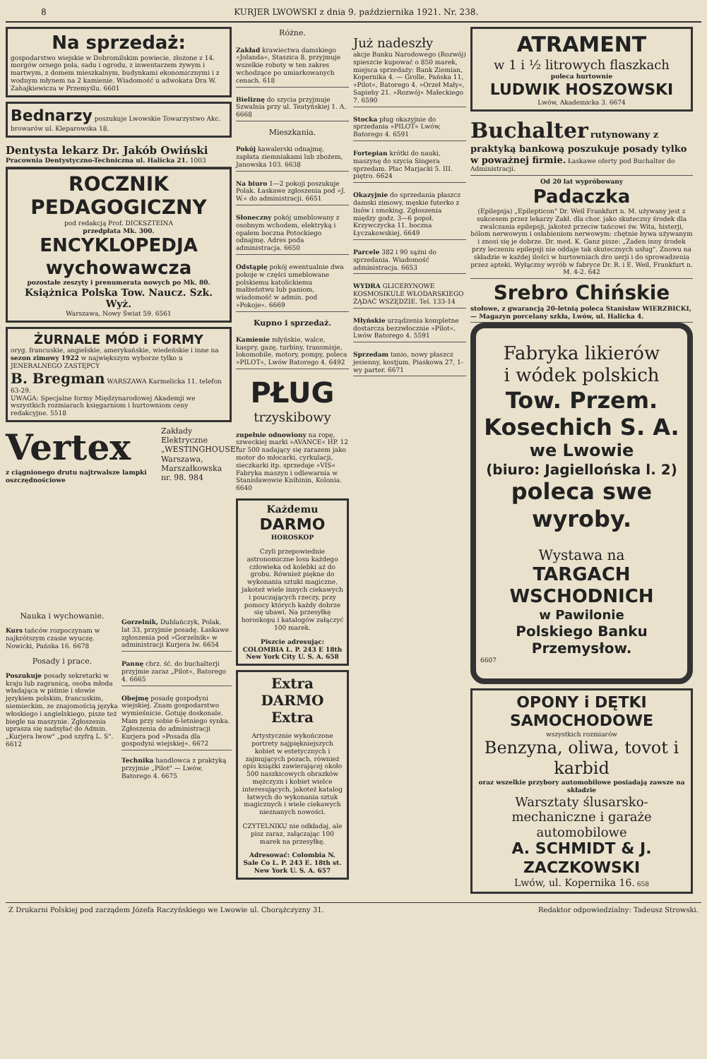8 KURJER LWOWSKI z dnia 9. października 1921. Nr. 238.
Na sprzedaż:
gospodarstwo wiejskie w Dobromilskim powiecie, złożone z 14. morgów ornego pola, sadu i ogrodu, z inwentarzem żywym i martwym, z domem mieszkalnym, budynkami ekonomicznymi i z wodnym młynem na 2 kamienie. Wiadomość u adwokata Dra W. Zahajkiewicza w Przemyślu. 6601
Bednarzy poszukuje Lwowskie Towarzystwo Akc. browarów ul. Kleparowska 18.
Dentysta lekarz Dr. Jakób Owiński
Pracownia Dentystyczno-Techniczna ul. Halicka 21. 1003
ROCZNIK PEDAGOGICZNY
pod redakcją Prof. DICKSZTEINA
przedpłata Mk. 300.
ENCYKLOPEDJA wychowawcza
pozostałe zeszyty i prenumerata nowych po Mk. 80.
Książnica Polska Tow. Naucz. Szk. Wyż.
Warszawa, Nowy Świat 59. 6561
ŻURNALE MÓD i FORMY
oryg. francuskie, angielskie, amerykańskie, wiedeńskie i inne na sezon zimowy 1922 w największym wyborze tylko u JENERALNEGO ZASTĘPCY
B. Bregman WARSZAWA Karmelicka 11. telefon 63-29.
UWAGA: Specjalne formy Międzynarodowej Akademji we wszystkich rozmiarach księgarniom i hurtowniom ceny redakcyjne. 5518
Vertex
z ciągnionego drutu najtrwalsze lampki oszczędnościowe
Zakłady Elektryczne „WESTINGHOUSE" Warszawa, Marszałkowska nr. 98. 984
Nauka i wychowanie.
Kurs tańców rozpoczynam w najkrótszym czasie wyuczę. Nowicki, Pańska 16. 6678
Posady i prace.
Poszukuje posady sekretarki w kraju lub zagranicą, osoba młoda władająca w piśmie i słowie językiem polskim, francuskim, niemieckim, ze znajomością języka włoskiego i angielskiego, pisze też biegle na maszynie. Zgłoszenia uprasza się nadsyłać do Admin. „Kurjera lwow" „pod szyfrą L. S". 6612
Gorzelnik, Dublańczyk, Polak, lat 33, przyjmie posadę. Łaskawe zgłoszenia pod »Gorzelnik« w administracji Kurjera lw. 6654
Pannę chrz. ść. do buchalterji przyjmie zaraz „Pilot«, Batorego 4. 6665
Obejmę posadę gospodyni wiejskiej. Znam gospodarstwo wymieśnicie. Gotuję doskonale. Mam przy sobie 6-letniego synka. Zgłoszenia do administracji Kurjera pod »Posada dla gospodyni wiejskiej«. 6672
Technika handlowca z praktyką przyjmie „Pilot" — Lwów, Batorego 4. 6675
Różne.
Zakład krawiectwa damskiego »Jolanda«, Staszica 8, przyjmuje wszelkie roboty w ten zakres wchodzące po umiarkowanych cenach. 618
Bieliznę do szycia przyjmuje Szwalnia przy ul. Teatyńskiej 1. A. 6668
Mieszkania.
Pokój kawalerski odnajmę, zapłata ziemniakami lub zbożem, Janowska 103. 6638
Na biuro 1—2 pokoji poszukuje Polak. Łaskawe zgłoszenia pod »J. W.« do administracji. 6651
Słoneczny pokój umeblowany z osobnym wchodem, elektryką i opałem boczna Potockiego odnajmę. Adres poda administracja. 6650
Odstąpię pokój ewentualnie dwa pokoje w części umeblowane polskiemu katolickiemu małżeństwu lub paniom, wiadomość w admin. pod »Pokoje«. 6669
Kupno i sprzedaż.
Kamienie młyńskie, walce, kaspry, gazę, turbiny, transmisje, lokomobile, motory, pompy, poleca »PILOT«, Lwów Batorego 4. 6492
PŁUG
trzyskibowy
zupełnie odnowiony na ropę, szweckiej marki »AVANCE« HP. 12 tur 500 nadający się zarazem jako motor do młocarki, cyrkulacji, sieczkarki itp. sprzedaje »VIS« Fabryka maszyn i odlewarnia w Stanisławowie Knihinin, Kolonia. 6640
Każdemu
DARMO
HOROSKOP
Czyli przepowiednie astronomiczne losu każdego człowieka od kolebki aż do grobu. Również piękne do wykonania sztuki magiczne, jakoteż wiele innych ciekawych i pouczających rzeczy, przy pomocy których każdy dobrze się ubawi. Na przesyłkę horoskopu i katalogów załączyć 100 marek.
Piszcie adresując: COLOMBIA L. P. 243 E 18th New York City U. S. A. 658
Extra DARMO Extra
Artystycznie wykończone portrety najpiękniejszych kobiet w estetycznych i zajmujących pozach, również opis książki zawierającej około 500 naszkicowych obrazków mężczyzn i kobiet wielce interesujących, jakoteż katalog łatwych do wykonania sztuk magicznych i wiele ciekawych nieznanych nowości.
CZYTELNIKU nie odkładaj, ale pisz zaraz, załączając 100 marek na przesyłkę.
Adresować: Colombia N. Sale Co L. P. 243 E. 18th st. New York U. S. A. 657
Już nadeszły
akcje Banku Narodowego (Rozwój) spieszcie kupować o 850 marek, miejsca sprzedaży: Bank Ziemian, Kopernika 4. — Grolle, Pańska 11, »Pilot«, Batorego 4. »Orzeł Mały«, Sapiehy 21. »Rozwój« Małeckiego 7. 6590
Stocka pług okazyjnie do sprzedania »PILOT« Lwów, Batorego 4. 6591
Fortepian krótki do nauki, maszynę do szycia Singera sprzedam. Plac Marjacki 5. III. piętro. 6624
Okazyjnie do sprzedania płaszcz damski zimowy, męskie futerko z lisów i smoking. Zgłoszenia między godz. 3—6 popoł. Krzywczycka 11. boczna Łyczakowskiej. 6649
Parcele 382 i 90 sążni do sprzedania. Wiadomość administracja. 6653
WYDRA GLICERYNOWE KOSMOSIKULE WŁODARSKIEGO ŻĄDAĆ WSZĘDZIE. Tel. 133-14
Młyńskie urządzenia kompletne dostarcza bezzwłocznie »Pilot«, Lwów Batorego 4. 5591
Sprzedam tanio, nowy płaszcz jesienny, kostjum. Piaskowa 27, 1-wy parter. 6671
ATRAMENT
w 1 i ½ litrowych flaszkach
poleca hurtownie
LUDWIK HOSZOWSKI
Lwów, Akademicka 3. 6674
Buchalter rutynowany z praktyką bankową poszukuje posady tylko w poważnej firmie. Łaskawe oferty pod Buchalter do Administracji.
Od 20 lat wypróbowany
Padaczka
(Epilepsja) „Epilepticon" Dr. Weil Frankfurt n. M. używany jest z sukcesem przez lekarzy Zakł. dla chor. jako skuteczny środek dla zwalczania epilepsji, jakoteż przeciw tańcowi św. Wita, histerji, bólom nerwowym i osłabieniom nerwowym: chętnie bywa używanym i znosi się je dobrze. Dr. med. K. Ganz pisze: „Żaden inny środek przy leczeniu epilepsji nie oddaje tak skutecznych usług". Znowu na składzie w każdej ilości w hurtowniach dro uerji i do sprowadzenia przez apteki. Wyłączny wyrób w fabryce Dr. R. i E. Weil, Frankfurt n. M. 4-2. 642
Srebro Chińskie
stołowe, z gwarancją 20-letnią poleca Stanisław WIERZBICKI, — Magazyn porcelany szkła, Lwów, ul. Halicka 4.
Fabryka likierów
i wódek polskich
Tow. Przem. Kosechich S. A.
we Lwowie
(biuro: Jagiellońska l. 2)
poleca swe wyroby.
Wystawa na
TARGACH WSCHODNICH
w Pawilonie
Polskiego Banku Przemysłow.
6607
OPONY i DĘTKI SAMOCHODOWE
wszystkich rozmiarów
Benzyna, oliwa, tovot i karbid
oraz wszelkie przybory automobilowe posiadają zawsze na składzie
Warsztaty ślusarsko-mechaniczne i garaże automobilowe
A. SCHMIDT & J. ZACZKOWSKI
Lwów, ul. Kopernika 16. 658
Z Drukarni Polskiej pod zarządem Józefa Raczyńskiego we Lwowie ul. Chorążczyzny 31. Redaktor odpowiedzialny: Tadeusz Strowski.